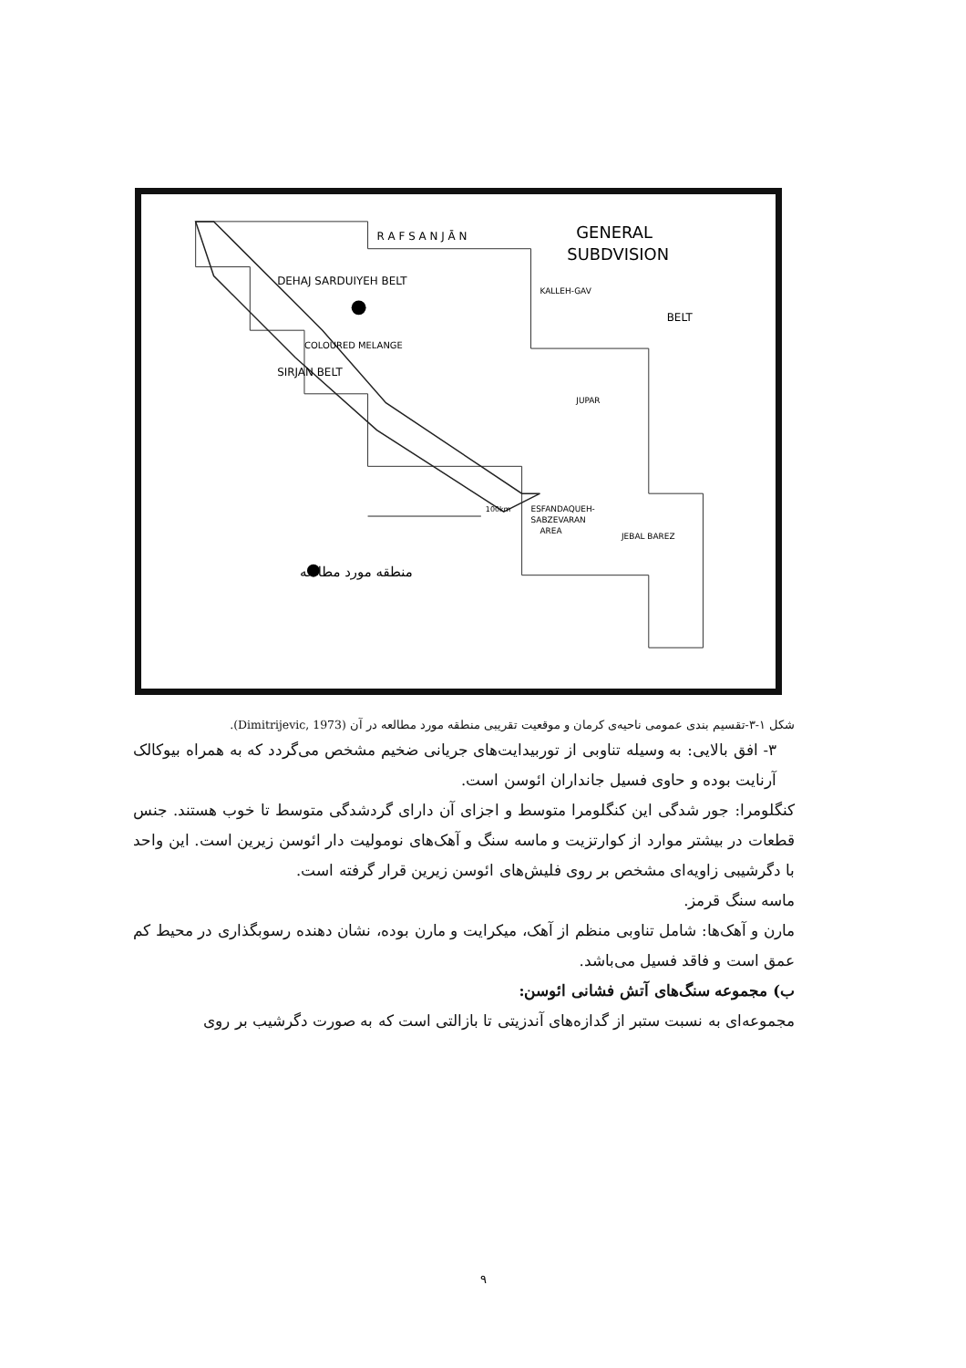GENERAL
SUBDVISION
R A F S A N J Ā N
DEHAJ SARDUIYEH BELT
SIRJAN BELT
COLOURED MELANGE
BELT
ESFANDAQUEH-
SABZEVARAN
AREA
JEBAL BAREZ
JUPAR
KALLEH-GAV
100km
منطقه مورد مطالعه
شکل ۱-۳-تقسیم بندی عمومی ناحیه‌ی کرمان و موقعیت تقریبی منطقه مورد مطالعه در آن (Dimitrijevic, 1973).
۳- افق بالایی: به وسیله تناوبی از توربیدایت‌های جریانی ضخیم مشخص می‌گردد که به همراه بیوکالک آرنایت بوده و حاوی فسیل جانداران ائوسن است.
کنگلومرا: جور شدگی این کنگلومرا متوسط و اجزای آن دارای گردشدگی متوسط تا خوب هستند. جنس قطعات در بیشتر موارد از کوارتزیت و ماسه سنگ و آهک‌های نومولیت دار ائوسن زیرین است. این واحد با دگرشیبی زاویه‌ای مشخص بر روی فلیش‌های ائوسن زیرین قرار گرفته است.
ماسه سنگ قرمز.
مارن و آهک‌ها: شامل تناوبی منظم از آهک، میکرایت و مارن بوده، نشان دهنده رسوبگذاری در محیط کم عمق است و فاقد فسیل می‌باشد.
ب) مجموعه سنگ‌های آتش فشانی ائوسن:
مجموعه‌ای به نسبت ستبر از گدازه‌های آندزیتی تا بازالتی است که به صورت دگرشیب بر روی
۹